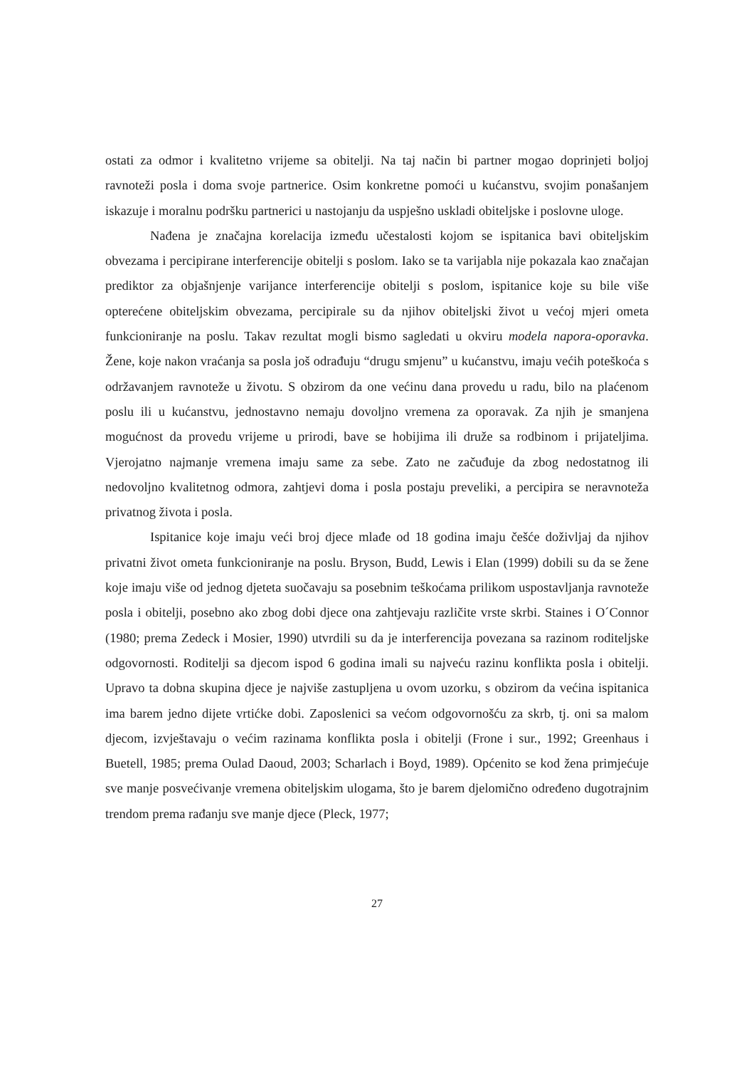ostati za odmor i kvalitetno vrijeme sa obitelji. Na taj način bi partner mogao doprinjeti boljoj ravnoteži posla i doma svoje partnerice. Osim konkretne pomoći u kućanstvu, svojim ponašanjem iskazuje i moralnu podršku partnerici u nastojanju da uspješno uskladi obiteljske i poslovne uloge.
Nađena je značajna korelacija između učestalosti kojom se ispitanica bavi obiteljskim obvezama i percipirane interferencije obitelji s poslom. Iako se ta varijabla nije pokazala kao značajan prediktor za objašnjenje varijance interferencije obitelji s poslom, ispitanice koje su bile više opterećene obiteljskim obvezama, percipirale su da njihov obiteljski život u većoj mjeri ometa funkcioniranje na poslu. Takav rezultat mogli bismo sagledati u okviru modela napora-oporavka. Žene, koje nakon vraćanja sa posla još odrađuju “drugu smjenu” u kućanstvu, imaju većih poteškoća s održavanjem ravnoteže u životu. S obzirom da one većinu dana provedu u radu, bilo na plaćenom poslu ili u kućanstvu, jednostavno nemaju dovoljno vremena za oporavak. Za njih je smanjena mogućnost da provedu vrijeme u prirodi, bave se hobijima ili druže sa rodbinom i prijateljima. Vjerojatno najmanje vremena imaju same za sebe. Zato ne začuđuje da zbog nedostatnog ili nedovoljno kvalitetnog odmora, zahtjevi doma i posla postaju preveliki, a percipira se neravnoteža privatnog života i posla.
Ispitanice koje imaju veći broj djece mlađe od 18 godina imaju češće doživljaj da njihov privatni život ometa funkcioniranje na poslu. Bryson, Budd, Lewis i Elan (1999) dobili su da se žene koje imaju više od jednog djeteta suočavaju sa posebnim teškoćama prilikom uspostavljanja ravnoteže posla i obitelji, posebno ako zbog dobi djece ona zahtjevaju različite vrste skrbi. Staines i O´Connor (1980; prema Zedeck i Mosier, 1990) utvrdili su da je interferencija povezana sa razinom roditeljske odgovornosti. Roditelji sa djecom ispod 6 godina imali su najveću razinu konflikta posla i obitelji. Upravo ta dobna skupina djece je najviše zastupljena u ovom uzorku, s obzirom da većina ispitanica ima barem jedno dijete vrtićke dobi. Zaposlenici sa većom odgovornošću za skrb, tj. oni sa malom djecom, izvještavaju o većim razinama konflikta posla i obitelji (Frone i sur., 1992; Greenhaus i Buetell, 1985; prema Oulad Daoud, 2003; Scharlach i Boyd, 1989). Općenito se kod žena primjećuje sve manje posvećivanje vremena obiteljskim ulogama, što je barem djelomično određeno dugotrajnim trendom prema rađanju sve manje djece (Pleck, 1977;
27